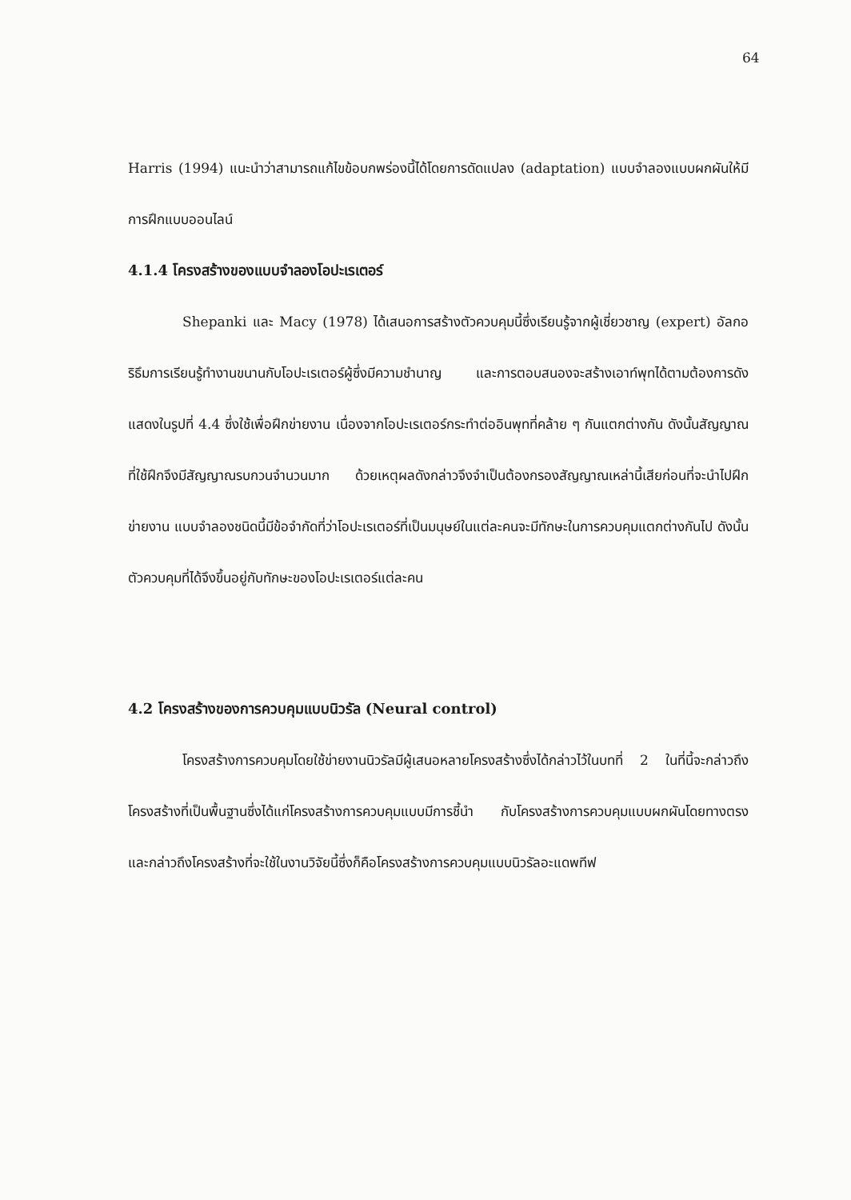64
Harris (1994) แนะนำว่าสามารถแก้ไขข้อบกพร่องนี้ได้โดยการดัดแปลง (adaptation) แบบจำลองแบบผกผันให้มีการฝึกแบบออนไลน์
4.1.4 โครงสร้างของแบบจำลองโอปะเรเตอร์
Shepanki และ Macy (1978) ได้เสนอการสร้างตัวควบคุมนี้ซึ่งเรียนรู้จากผู้เชี่ยวชาญ (expert) อัลกอริธึมการเรียนรู้ทำงานขนานกับโอปะเรเตอร์ผู้ซึ่งมีความชำนาญ และการตอบสนองจะสร้างเอาท์พุทได้ตามต้องการดังแสดงในรูปที่ 4.4 ซึ่งใช้เพื่อฝึกข่ายงาน เนื่องจากโอปะเรเตอร์กระทำต่ออินพุทที่คล้าย ๆ กันแตกต่างกัน ดังนั้นสัญญาณที่ใช้ฝึกจึงมีสัญญาณรบกวนจำนวนมาก ด้วยเหตุผลดังกล่าวจึงจำเป็นต้องกรองสัญญาณเหล่านี้เสียก่อนที่จะนำไปฝึกข่ายงาน แบบจำลองชนิดนี้มีข้อจำกัดที่ว่าโอปะเรเตอร์ที่เป็นมนุษย์ในแต่ละคนจะมีทักษะในการควบคุมแตกต่างกันไป ดังนั้นตัวควบคุมที่ได้จึงขึ้นอยู่กับทักษะของโอปะเรเตอร์แต่ละคน
4.2 โครงสร้างของการควบคุมแบบนิวรัล (Neural control)
โครงสร้างการควบคุมโดยใช้ข่ายงานนิวรัลมีผู้เสนอหลายโครงสร้างซึ่งได้กล่าวไว้ในบทที่ 2 ในที่นี้จะกล่าวถึงโครงสร้างที่เป็นพื้นฐานซึ่งได้แก่โครงสร้างการควบคุมแบบมีการชี้นำ กับโครงสร้างการควบคุมแบบผกผันโดยทางตรง และกล่าวถึงโครงสร้างที่จะใช้ในงานวิจัยนี้ซึ่งก็คือโครงสร้างการควบคุมแบบนิวรัลอะแดพทีฟ